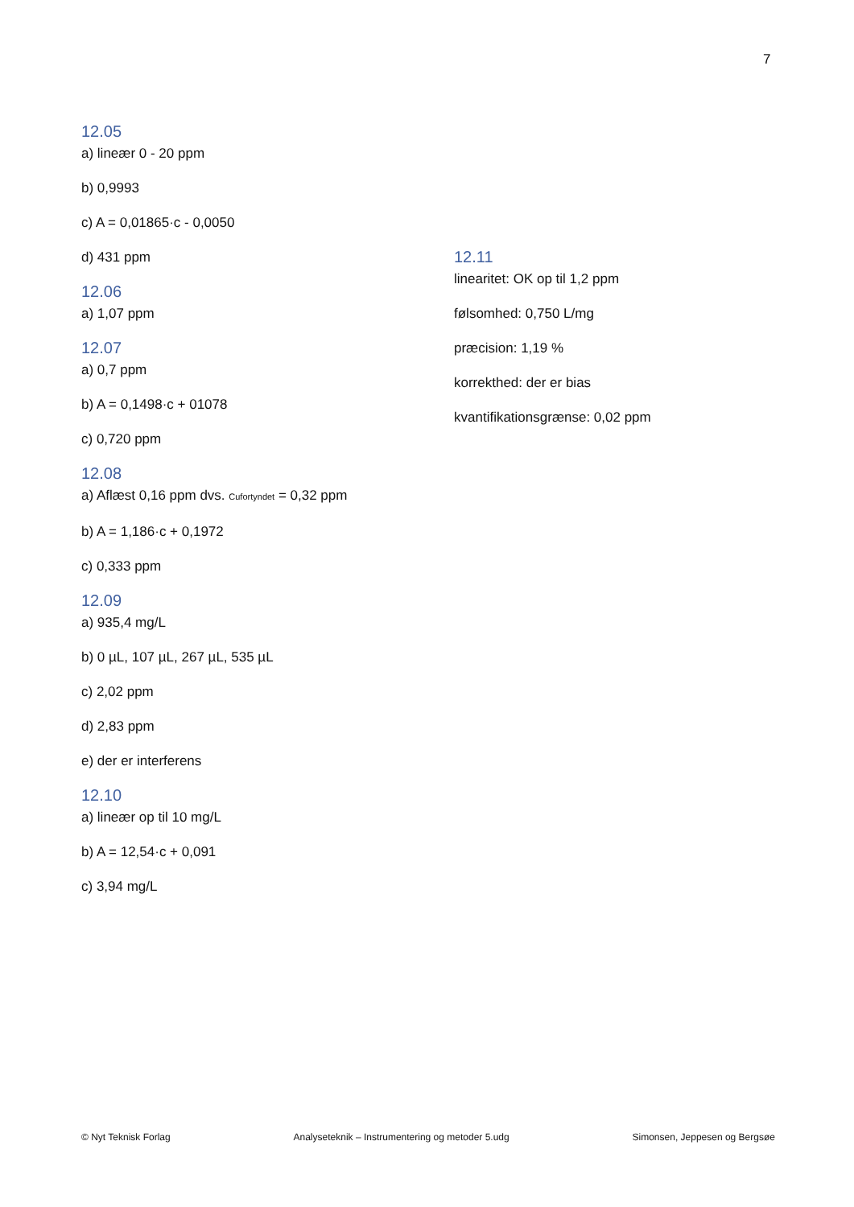7
12.05
a) lineær 0 - 20 ppm
b) 0,9993
c) A = 0,01865·c - 0,0050
d) 431 ppm
12.06
a) 1,07 ppm
12.07
a) 0,7 ppm
b) A = 0,1498·c + 01078
c) 0,720 ppm
12.08
a) Aflæst 0,16 ppm dvs. Cufortyndet = 0,32 ppm
b) A = 1,186·c + 0,1972
c) 0,333 ppm
12.09
a) 935,4 mg/L
b) 0 µL, 107 µL, 267 µL, 535 µL
c) 2,02 ppm
d) 2,83 ppm
e) der er interferens
12.10
a) lineær op til 10 mg/L
b) A = 12,54·c + 0,091
c) 3,94 mg/L
12.11
linearitet: OK op til 1,2 ppm
følsomhed: 0,750 L/mg
præcision: 1,19 %
korrekthed: der er bias
kvantifikationsgrænse: 0,02 ppm
© Nyt Teknisk Forlag Analyseteknik – Instrumentering og metoder 5.udg Simonsen, Jeppesen og Bergsøe